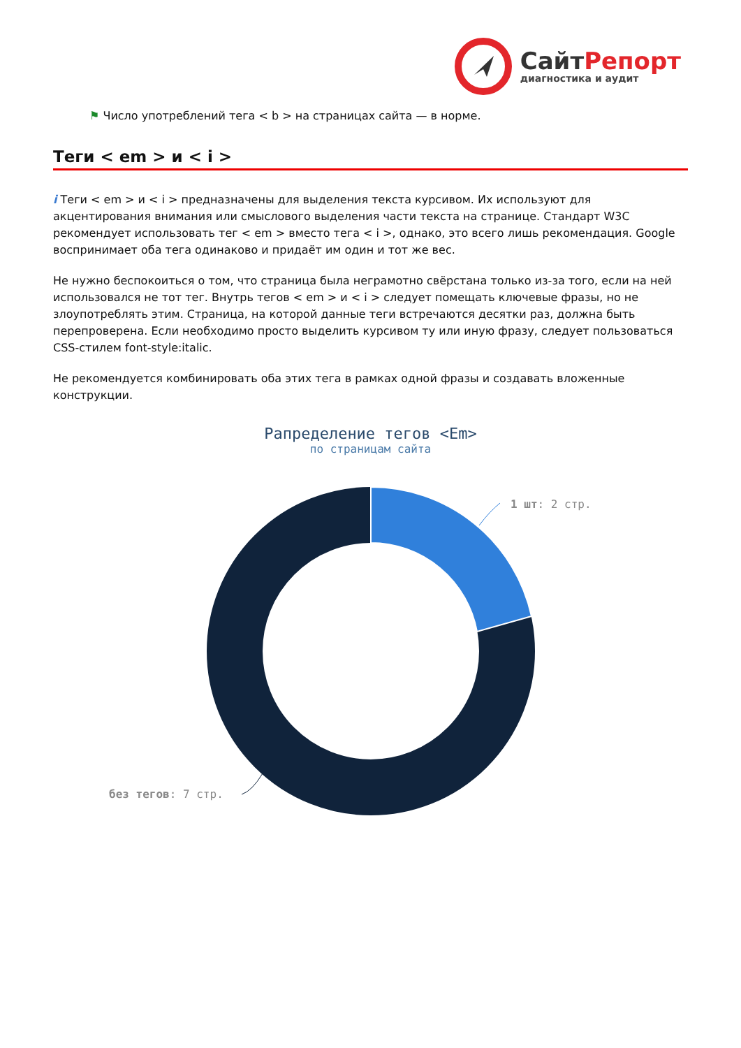СайтРепорт
диагностика и аудит
⚑ Число употреблений тега < b > на страницах сайта — в норме.
Теги < em > и < i >
i Теги < em > и < i > предназначены для выделения текста курсивом. Их используют для акцентирования внимания или смыслового выделения части текста на странице. Стандарт W3C рекомендует использовать тег < em > вместо тега < i >, однако, это всего лишь рекомендация. Google воспринимает оба тега одинаково и придаёт им один и тот же вес.
Не нужно беспокоиться о том, что страница была неграмотно свёрстана только из-за того, если на ней использовался не тот тег. Внутрь тегов < em > и < i > следует помещать ключевые фразы, но не злоупотреблять этим. Страница, на которой данные теги встречаются десятки раз, должна быть перепроверена. Если необходимо просто выделить курсивом ту или иную фразу, следует пользоваться CSS-стилем font-style:italic.
Не рекомендуется комбинировать оба этих тега в рамках одной фразы и создавать вложенные конструкции.
Рапределение тегов <Em>
по страницам сайта
1 шт: 2 стр.
без тегов: 7 стр.